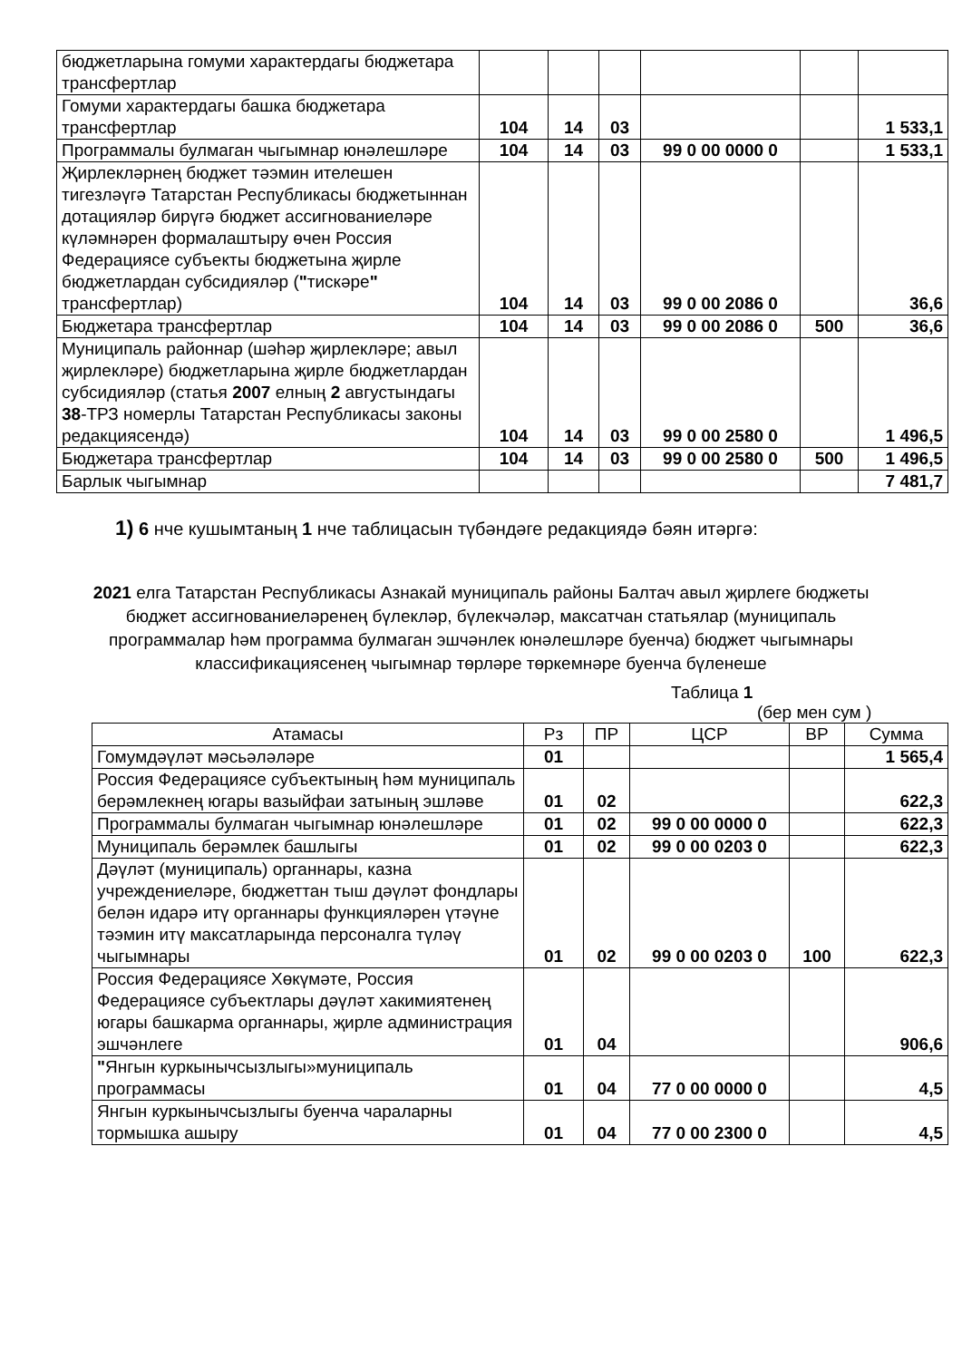| бюджетларына гомуми характердагы бюджетара трансфертлар | | | | | | |
| Гомуми характердагы башка бюджетара трансфертлар | 104 | 14 | 03 | | | 1 533,1 |
| Программалы булмаган чыгымнар юнәлешләре | 104 | 14 | 03 | 99 0 00 0000 0 | | 1 533,1 |
| Җирлекләрнең бюджет тәэмин ителешен тигезләүгә Татарстан Республикасы бюджетыннан дотацияләр бирүгә бюджет ассигнованиеләре күләмнәрен формалаштыру өчен Россия Федерациясе субъекты бюджетына җирле бюджетлардан субсидияләр ( " тискәре " трансфертлар) | 104 | 14 | 03 | 99 0 00 2086 0 | | 36,6 |
| Бюджетара трансфертлар | 104 | 14 | 03 | 99 0 00 2086 0 | 500 | 36,6 |
| Муниципаль районнар (шәһәр җирлекләре; авыл җирлекләре) бюджетларына җирле бюджетлардан субсидияләр (статья 2007 елның 2 августындагы 38 -ТРЗ номерлы Татарстан Республикасы законы редакциясендә) | 104 | 14 | 03 | 99 0 00 2580 0 | | 1 496,5 |
| Бюджетара трансфертлар | 104 | 14 | 03 | 99 0 00 2580 0 | 500 | 1 496,5 |
| Барлык чыгымнар | | | | | | 7 481,7 |
1) 6 нче кушымтаның 1 нче таблицасын түбәндәге редакциядә бәян итәргә:
2021 елга Татарстан Республикасы Азнакай муниципаль районы Балтач авыл җирлеге бюджеты бюджет ассигнованиеләренең бүлекләр, бүлекчәләр, максатчан статьялар (муниципаль программалар һәм программа булмаган эшчәнлек юнәлешләре буенча) бюджет чыгымнары классификациясенең чыгымнар төрләре төркемнәре буенча бүленеше
Таблица 1
(бер мен сум )
| Атамасы | Рз | ПР | ЦСР | ВР | Сумма |
| --- | --- | --- | --- | --- | --- |
| Гомумдәүләт мәсьәләләре | 01 | | | | 1 565,4 |
| Россия Федерациясе субъектының һәм муниципаль берәмлекнең югары вазыйфаи затының эшләве | 01 | 02 | | | 622,3 |
| Программалы булмаган чыгымнар юнәлешләре | 01 | 02 | 99 0 00 0000 0 | | 622,3 |
| Муниципаль берәмлек башлыгы | 01 | 02 | 99 0 00 0203 0 | | 622,3 |
| Дәүләт (муниципаль) органнары, казна учреждениеләре, бюджеттан тыш дәүләт фондлары белән идарә итү органнары функцияләрен үтәүне тәэмин итү максатларында персоналга түләү чыгымнары | 01 | 02 | 99 0 00 0203 0 | 100 | 622,3 |
| Россия Федерациясе Хөкүмәте, Россия Федерациясе субъектлары дәүләт хакимиятенең югары башкарма органнары, җирле администрация эшчәнлеге | 01 | 04 | | | 906,6 |
| " Янгын куркынычсызлыгы»муниципаль программасы | 01 | 04 | 77 0 00 0000 0 | | 4,5 |
| Янгын куркынычсызлыгы буенча чараларны тормышка ашыру | 01 | 04 | 77 0 00 2300 0 | | 4,5 |